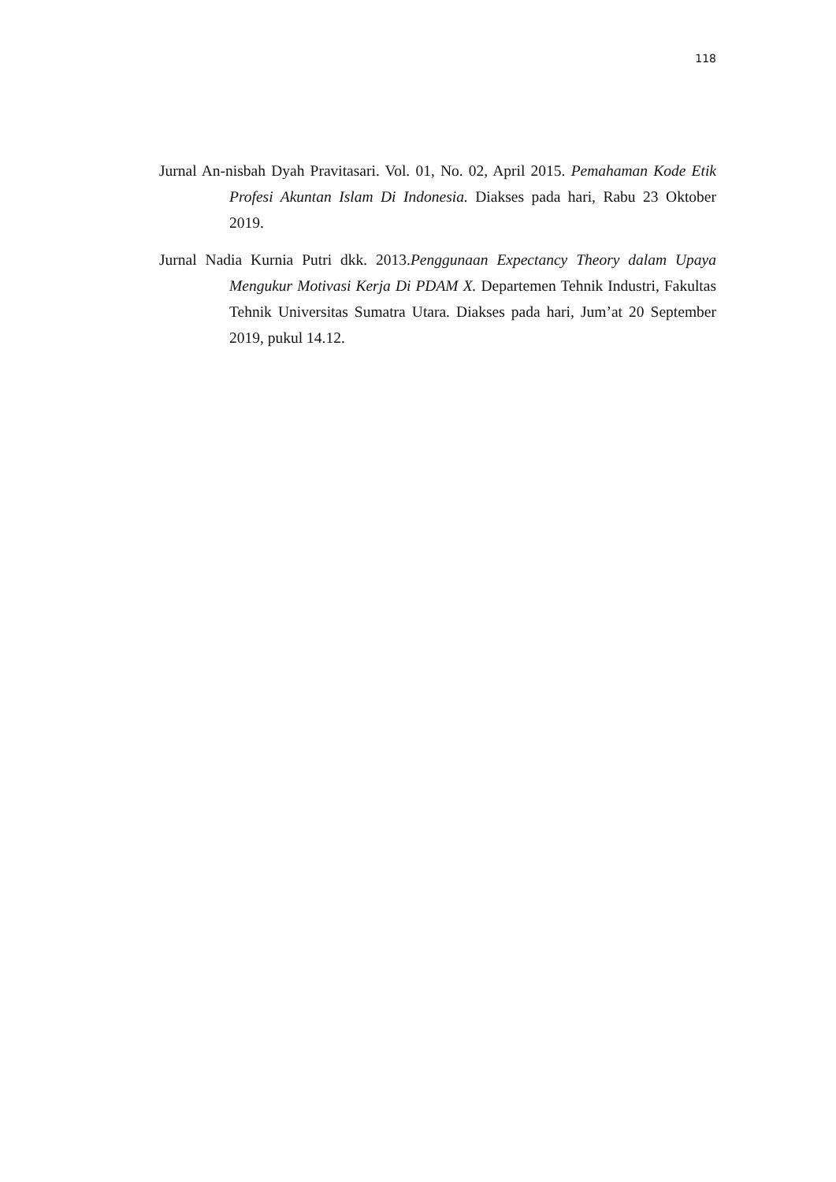118
Jurnal An-nisbah Dyah Pravitasari. Vol. 01, No. 02, April 2015. Pemahaman Kode Etik Profesi Akuntan Islam Di Indonesia. Diakses pada hari, Rabu 23 Oktober 2019.
Jurnal Nadia Kurnia Putri dkk. 2013.Penggunaan Expectancy Theory dalam Upaya Mengukur Motivasi Kerja Di PDAM X. Departemen Tehnik Industri, Fakultas Tehnik Universitas Sumatra Utara. Diakses pada hari, Jum’at 20 September 2019, pukul 14.12.